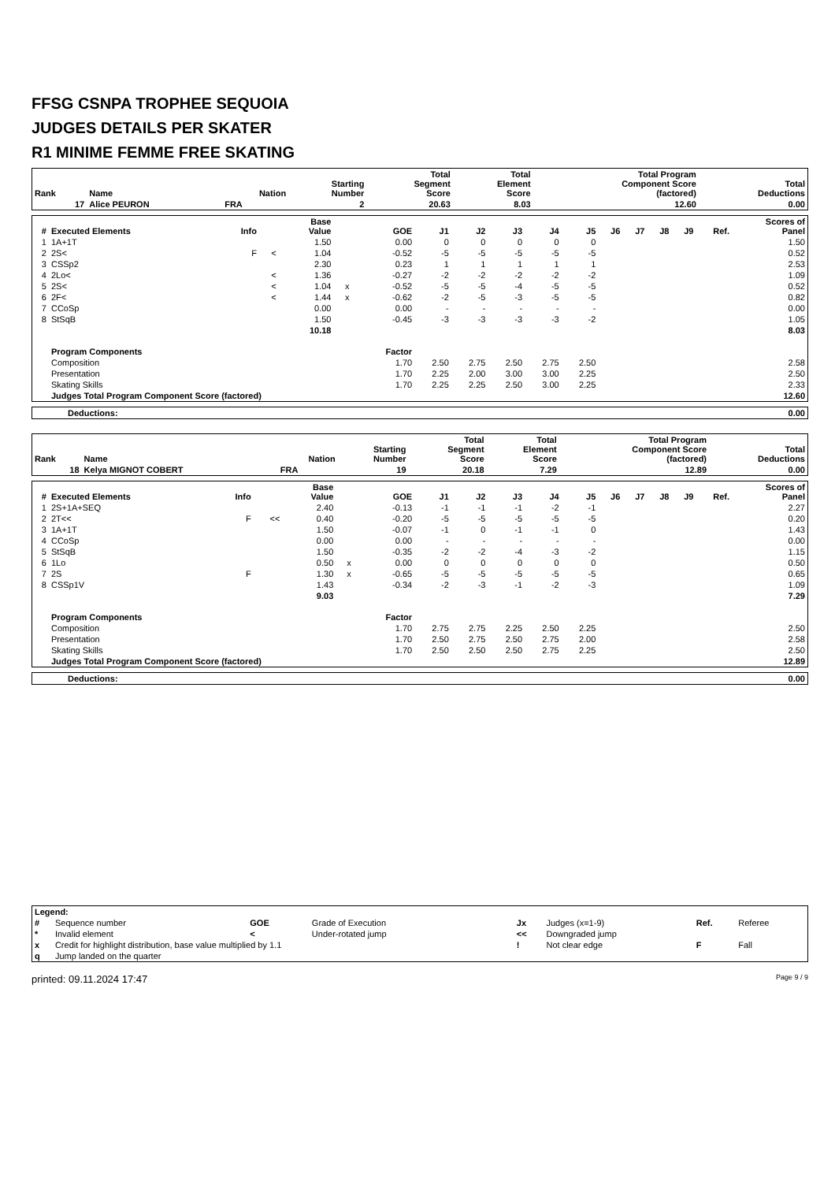FFSG CSNPA TROPHEE SEQUOIA
JUDGES DETAILS PER SKATER
R1 MINIME FEMME FREE SKATING
| Rank | Name | Nation | Starting Number | Total Segment Score | Total Element Score | Total Program Component Score (factored) | Total Deductions |
| --- | --- | --- | --- | --- | --- | --- | --- |
| 17 | Alice PEURON | FRA | 2 | 20.63 | 8.03 | 12.60 | 0.00 |
| # | Executed Elements | Info | | Base Value | | GOE | J1 | J2 | J3 | J4 | J5 | J6 | J7 | J8 | J9 | Ref. | Scores of Panel |
| --- | --- | --- | --- | --- | --- | --- | --- | --- | --- | --- | --- | --- | --- | --- | --- | --- | --- |
| 1 | 1A+1T | | | 1.50 | | 0.00 | 0 | 0 | 0 | 0 | 0 | | | | | | 1.50 |
| 2 | 2S< | F | < | 1.04 | | -0.52 | -5 | -5 | -5 | -5 | -5 | | | | | | 0.52 |
| 3 | CSSp2 | | | 2.30 | | 0.23 | 1 | 1 | 1 | 1 | 1 | | | | | | 2.53 |
| 4 | 2Lo< | | < | 1.36 | | -0.27 | -2 | -2 | -2 | -2 | -2 | | | | | | 1.09 |
| 5 | 2S< | | < | 1.04 | x | -0.52 | -5 | -5 | -4 | -5 | -5 | | | | | | 0.52 |
| 6 | 2F< | | < | 1.44 | x | -0.62 | -2 | -5 | -3 | -5 | -5 | | | | | | 0.82 |
| 7 | CCoSp | | | 0.00 | | 0.00 | - | - | - | - | - | | | | | | 0.00 |
| 8 | StSqB | | | 1.50 | | -0.45 | -3 | -3 | -3 | -3 | -2 | | | | | | 1.05 |
| | | | | 10.18 | | | | | | | | | | | | | 8.03 |
| | Program Components | | | | | Factor | | | | | | | | | | | |
| | Composition | | | | | 1.70 | 2.50 | 2.75 | 2.50 | 2.75 | 2.50 | | | | | | 2.58 |
| | Presentation | | | | | 1.70 | 2.25 | 2.00 | 3.00 | 3.00 | 2.25 | | | | | | 2.50 |
| | Skating Skills | | | | | 1.70 | 2.25 | 2.25 | 2.50 | 3.00 | 2.25 | | | | | | 2.33 |
| | Judges Total Program Component Score (factored) | | | | | | | | | | | | | | | | 12.60 |
| Deductions: | 0.00 |
| Rank | Name | Nation | Starting Number | Total Segment Score | Total Element Score | Total Program Component Score (factored) | Total Deductions |
| --- | --- | --- | --- | --- | --- | --- | --- |
| 18 | Kelya MIGNOT COBERT | FRA | 19 | 20.18 | 7.29 | 12.89 | 0.00 |
| # | Executed Elements | Info | | Base Value | | GOE | J1 | J2 | J3 | J4 | J5 | J6 | J7 | J8 | J9 | Ref. | Scores of Panel |
| --- | --- | --- | --- | --- | --- | --- | --- | --- | --- | --- | --- | --- | --- | --- | --- | --- | --- |
| 1 | 2S+1A+SEQ | | | 2.40 | | -0.13 | -1 | -1 | -1 | -2 | -1 | | | | | | 2.27 |
| 2 | 2T<< | F | << | 0.40 | | -0.20 | -5 | -5 | -5 | -5 | -5 | | | | | | 0.20 |
| 3 | 1A+1T | | | 1.50 | | -0.07 | -1 | 0 | -1 | -1 | 0 | | | | | | 1.43 |
| 4 | CCoSp | | | 0.00 | | 0.00 | - | - | - | - | - | | | | | | 0.00 |
| 5 | StSqB | | | 1.50 | | -0.35 | -2 | -2 | -4 | -3 | -2 | | | | | | 1.15 |
| 6 | 1Lo | | | 0.50 | x | 0.00 | 0 | 0 | 0 | 0 | 0 | | | | | | 0.50 |
| 7 | 2S | F | | 1.30 | x | -0.65 | -5 | -5 | -5 | -5 | -5 | | | | | | 0.65 |
| 8 | CSSp1V | | | 1.43 | | -0.34 | -2 | -3 | -1 | -2 | -3 | | | | | | 1.09 |
| | | | | 9.03 | | | | | | | | | | | | | 7.29 |
| | Program Components | | | | | Factor | | | | | | | | | | | |
| | Composition | | | | | 1.70 | 2.75 | 2.75 | 2.25 | 2.50 | 2.25 | | | | | | 2.50 |
| | Presentation | | | | | 1.70 | 2.50 | 2.75 | 2.50 | 2.75 | 2.00 | | | | | | 2.58 |
| | Skating Skills | | | | | 1.70 | 2.50 | 2.50 | 2.50 | 2.75 | 2.25 | | | | | | 2.50 |
| | Judges Total Program Component Score (factored) | | | | | | | | | | | | | | | | 12.89 |
| Deductions: | 0.00 |
| Legend: | | | | | | | |
| # | Sequence number | GOE | Grade of Execution | Jx | Judges (x=1-9) | Ref. | Referee |
| * | Invalid element | < | Under-rotated jump | << | Downgraded jump | | |
| x | Credit for highlight distribution, base value multiplied by 1.1 | | | ! | Not clear edge | F | Fall |
| q | Jump landed on the quarter | | | | | | |
printed: 09.11.2024 17:47 Page 9 / 9